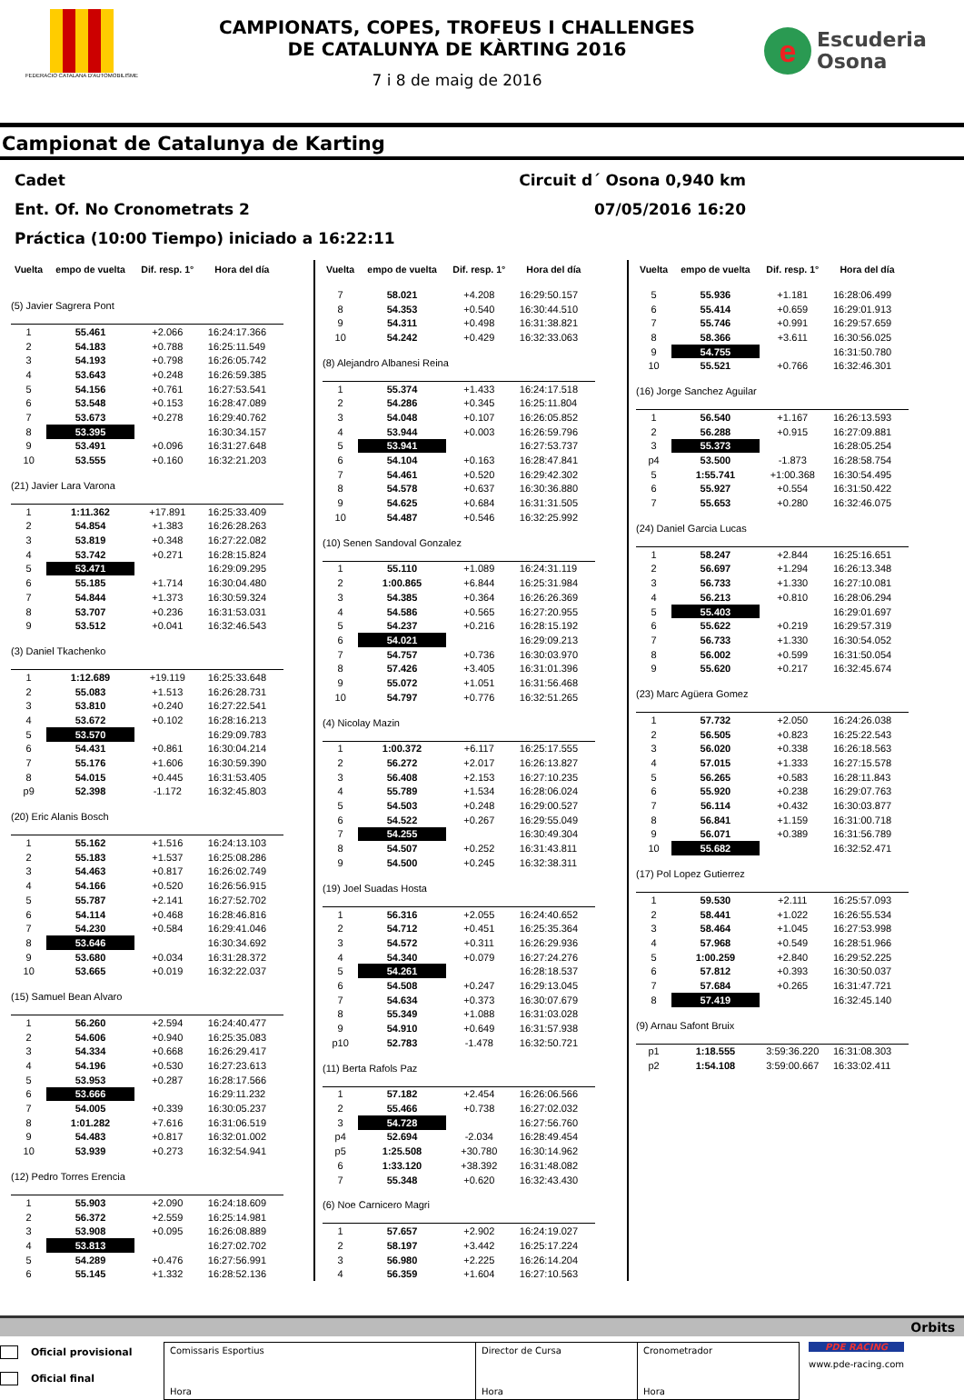FEDERACIO CATALANA D'AUTOMOBILISME
CAMPIONATS, COPES, TROFEUS I CHALLENGES
DE CATALUNYA DE KÀRTING 2016
7 i 8 de maig de 2016
e
Escuderia
Osona
Campionat de Catalunya de Karting
Cadet Circuit d´ Osona 0,940 km
Ent. Of. No Cronometrats 2 07/05/2016 16:20
Práctica (10:00 Tiempo) iniciado a 16:22:11
| Vuelta | empo de vuelta | Dif. resp. 1° | Hora del día |
| --- | --- | --- | --- |
| (5) Javier Sagrera Pont | | | |
| 1 | 55.461 | +2.066 | 16:24:17.366 |
| 2 | 54.183 | +0.788 | 16:25:11.549 |
| 3 | 54.193 | +0.798 | 16:26:05.742 |
| 4 | 53.643 | +0.248 | 16:26:59.385 |
| 5 | 54.156 | +0.761 | 16:27:53.541 |
| 6 | 53.548 | +0.153 | 16:28:47.089 |
| 7 | 53.673 | +0.278 | 16:29:40.762 |
| 8 | 53.395 | | 16:30:34.157 |
| 9 | 53.491 | +0.096 | 16:31:27.648 |
| 10 | 53.555 | +0.160 | 16:32:21.203 |
| (21) Javier Lara Varona | | | |
| 1 | 1:11.362 | +17.891 | 16:25:33.409 |
| 2 | 54.854 | +1.383 | 16:26:28.263 |
| 3 | 53.819 | +0.348 | 16:27:22.082 |
| 4 | 53.742 | +0.271 | 16:28:15.824 |
| 5 | 53.471 | | 16:29:09.295 |
| 6 | 55.185 | +1.714 | 16:30:04.480 |
| 7 | 54.844 | +1.373 | 16:30:59.324 |
| 8 | 53.707 | +0.236 | 16:31:53.031 |
| 9 | 53.512 | +0.041 | 16:32:46.543 |
| (3) Daniel Tkachenko | | | |
| 1 | 1:12.689 | +19.119 | 16:25:33.648 |
| 2 | 55.083 | +1.513 | 16:26:28.731 |
| 3 | 53.810 | +0.240 | 16:27:22.541 |
| 4 | 53.672 | +0.102 | 16:28:16.213 |
| 5 | 53.570 | | 16:29:09.783 |
| 6 | 54.431 | +0.861 | 16:30:04.214 |
| 7 | 55.176 | +1.606 | 16:30:59.390 |
| 8 | 54.015 | +0.445 | 16:31:53.405 |
| p9 | 52.398 | -1.172 | 16:32:45.803 |
| (20) Eric Alanis Bosch | | | |
| 1 | 55.162 | +1.516 | 16:24:13.103 |
| 2 | 55.183 | +1.537 | 16:25:08.286 |
| 3 | 54.463 | +0.817 | 16:26:02.749 |
| 4 | 54.166 | +0.520 | 16:26:56.915 |
| 5 | 55.787 | +2.141 | 16:27:52.702 |
| 6 | 54.114 | +0.468 | 16:28:46.816 |
| 7 | 54.230 | +0.584 | 16:29:41.046 |
| 8 | 53.646 | | 16:30:34.692 |
| 9 | 53.680 | +0.034 | 16:31:28.372 |
| 10 | 53.665 | +0.019 | 16:32:22.037 |
| (15) Samuel Bean Alvaro | | | |
| 1 | 56.260 | +2.594 | 16:24:40.477 |
| 2 | 54.606 | +0.940 | 16:25:35.083 |
| 3 | 54.334 | +0.668 | 16:26:29.417 |
| 4 | 54.196 | +0.530 | 16:27:23.613 |
| 5 | 53.953 | +0.287 | 16:28:17.566 |
| 6 | 53.666 | | 16:29:11.232 |
| 7 | 54.005 | +0.339 | 16:30:05.237 |
| 8 | 1:01.282 | +7.616 | 16:31:06.519 |
| 9 | 54.483 | +0.817 | 16:32:01.002 |
| 10 | 53.939 | +0.273 | 16:32:54.941 |
| (12) Pedro Torres Erencia | | | |
| 1 | 55.903 | +2.090 | 16:24:18.609 |
| 2 | 56.372 | +2.559 | 16:25:14.981 |
| 3 | 53.908 | +0.095 | 16:26:08.889 |
| 4 | 53.813 | | 16:27:02.702 |
| 5 | 54.289 | +0.476 | 16:27:56.991 |
| 6 | 55.145 | +1.332 | 16:28:52.136 |
| Vuelta | empo de vuelta | Dif. resp. 1° | Hora del día |
| --- | --- | --- | --- |
| 7 | 58.021 | +4.208 | 16:29:50.157 |
| 8 | 54.353 | +0.540 | 16:30:44.510 |
| 9 | 54.311 | +0.498 | 16:31:38.821 |
| 10 | 54.242 | +0.429 | 16:32:33.063 |
| (8) Alejandro Albanesi Reina | | | |
| 1 | 55.374 | +1.433 | 16:24:17.518 |
| 2 | 54.286 | +0.345 | 16:25:11.804 |
| 3 | 54.048 | +0.107 | 16:26:05.852 |
| 4 | 53.944 | +0.003 | 16:26:59.796 |
| 5 | 53.941 | | 16:27:53.737 |
| 6 | 54.104 | +0.163 | 16:28:47.841 |
| 7 | 54.461 | +0.520 | 16:29:42.302 |
| 8 | 54.578 | +0.637 | 16:30:36.880 |
| 9 | 54.625 | +0.684 | 16:31:31.505 |
| 10 | 54.487 | +0.546 | 16:32:25.992 |
| (10) Senen Sandoval Gonzalez | | | |
| 1 | 55.110 | +1.089 | 16:24:31.119 |
| 2 | 1:00.865 | +6.844 | 16:25:31.984 |
| 3 | 54.385 | +0.364 | 16:26:26.369 |
| 4 | 54.586 | +0.565 | 16:27:20.955 |
| 5 | 54.237 | +0.216 | 16:28:15.192 |
| 6 | 54.021 | | 16:29:09.213 |
| 7 | 54.757 | +0.736 | 16:30:03.970 |
| 8 | 57.426 | +3.405 | 16:31:01.396 |
| 9 | 55.072 | +1.051 | 16:31:56.468 |
| 10 | 54.797 | +0.776 | 16:32:51.265 |
| (4) Nicolay Mazin | | | |
| 1 | 1:00.372 | +6.117 | 16:25:17.555 |
| 2 | 56.272 | +2.017 | 16:26:13.827 |
| 3 | 56.408 | +2.153 | 16:27:10.235 |
| 4 | 55.789 | +1.534 | 16:28:06.024 |
| 5 | 54.503 | +0.248 | 16:29:00.527 |
| 6 | 54.522 | +0.267 | 16:29:55.049 |
| 7 | 54.255 | | 16:30:49.304 |
| 8 | 54.507 | +0.252 | 16:31:43.811 |
| 9 | 54.500 | +0.245 | 16:32:38.311 |
| (19) Joel Suadas Hosta | | | |
| 1 | 56.316 | +2.055 | 16:24:40.652 |
| 2 | 54.712 | +0.451 | 16:25:35.364 |
| 3 | 54.572 | +0.311 | 16:26:29.936 |
| 4 | 54.340 | +0.079 | 16:27:24.276 |
| 5 | 54.261 | | 16:28:18.537 |
| 6 | 54.508 | +0.247 | 16:29:13.045 |
| 7 | 54.634 | +0.373 | 16:30:07.679 |
| 8 | 55.349 | +1.088 | 16:31:03.028 |
| 9 | 54.910 | +0.649 | 16:31:57.938 |
| p10 | 52.783 | -1.478 | 16:32:50.721 |
| (11) Berta Rafols Paz | | | |
| 1 | 57.182 | +2.454 | 16:26:06.566 |
| 2 | 55.466 | +0.738 | 16:27:02.032 |
| 3 | 54.728 | | 16:27:56.760 |
| p4 | 52.694 | -2.034 | 16:28:49.454 |
| p5 | 1:25.508 | +30.780 | 16:30:14.962 |
| 6 | 1:33.120 | +38.392 | 16:31:48.082 |
| 7 | 55.348 | +0.620 | 16:32:43.430 |
| (6) Noe Carnicero Magri | | | |
| 1 | 57.657 | +2.902 | 16:24:19.027 |
| 2 | 58.197 | +3.442 | 16:25:17.224 |
| 3 | 56.980 | +2.225 | 16:26:14.204 |
| 4 | 56.359 | +1.604 | 16:27:10.563 |
| Vuelta | empo de vuelta | Dif. resp. 1° | Hora del día |
| --- | --- | --- | --- |
| 5 | 55.936 | +1.181 | 16:28:06.499 |
| 6 | 55.414 | +0.659 | 16:29:01.913 |
| 7 | 55.746 | +0.991 | 16:29:57.659 |
| 8 | 58.366 | +3.611 | 16:30:56.025 |
| 9 | 54.755 | | 16:31:50.780 |
| 10 | 55.521 | +0.766 | 16:32:46.301 |
| (16) Jorge Sanchez Aguilar | | | |
| 1 | 56.540 | +1.167 | 16:26:13.593 |
| 2 | 56.288 | +0.915 | 16:27:09.881 |
| 3 | 55.373 | | 16:28:05.254 |
| p4 | 53.500 | -1.873 | 16:28:58.754 |
| 5 | 1:55.741 | +1:00.368 | 16:30:54.495 |
| 6 | 55.927 | +0.554 | 16:31:50.422 |
| 7 | 55.653 | +0.280 | 16:32:46.075 |
| (24) Daniel Garcia Lucas | | | |
| 1 | 58.247 | +2.844 | 16:25:16.651 |
| 2 | 56.697 | +1.294 | 16:26:13.348 |
| 3 | 56.733 | +1.330 | 16:27:10.081 |
| 4 | 56.213 | +0.810 | 16:28:06.294 |
| 5 | 55.403 | | 16:29:01.697 |
| 6 | 55.622 | +0.219 | 16:29:57.319 |
| 7 | 56.733 | +1.330 | 16:30:54.052 |
| 8 | 56.002 | +0.599 | 16:31:50.054 |
| 9 | 55.620 | +0.217 | 16:32:45.674 |
| (23) Marc Agüera Gomez | | | |
| 1 | 57.732 | +2.050 | 16:24:26.038 |
| 2 | 56.505 | +0.823 | 16:25:22.543 |
| 3 | 56.020 | +0.338 | 16:26:18.563 |
| 4 | 57.015 | +1.333 | 16:27:15.578 |
| 5 | 56.265 | +0.583 | 16:28:11.843 |
| 6 | 55.920 | +0.238 | 16:29:07.763 |
| 7 | 56.114 | +0.432 | 16:30:03.877 |
| 8 | 56.841 | +1.159 | 16:31:00.718 |
| 9 | 56.071 | +0.389 | 16:31:56.789 |
| 10 | 55.682 | | 16:32:52.471 |
| (17) Pol Lopez Gutierrez | | | |
| 1 | 59.530 | +2.111 | 16:25:57.093 |
| 2 | 58.441 | +1.022 | 16:26:55.534 |
| 3 | 58.464 | +1.045 | 16:27:53.998 |
| 4 | 57.968 | +0.549 | 16:28:51.966 |
| 5 | 1:00.259 | +2.840 | 16:29:52.225 |
| 6 | 57.812 | +0.393 | 16:30:50.037 |
| 7 | 57.684 | +0.265 | 16:31:47.721 |
| 8 | 57.419 | | 16:32:45.140 |
| (9) Arnau Safont Bruix | | | |
| p1 | 1:18.555 | 3:59:36.220 | 16:31:08.303 |
| p2 | 1:54.108 | 3:59:00.667 | 16:33:02.411 |
Orbits
Oficial provisional
Oficial final
Comissaris Esportius
Hora
Director de Cursa
Hora
Cronometrador
Hora
PDE RACING
www.pde-racing.com